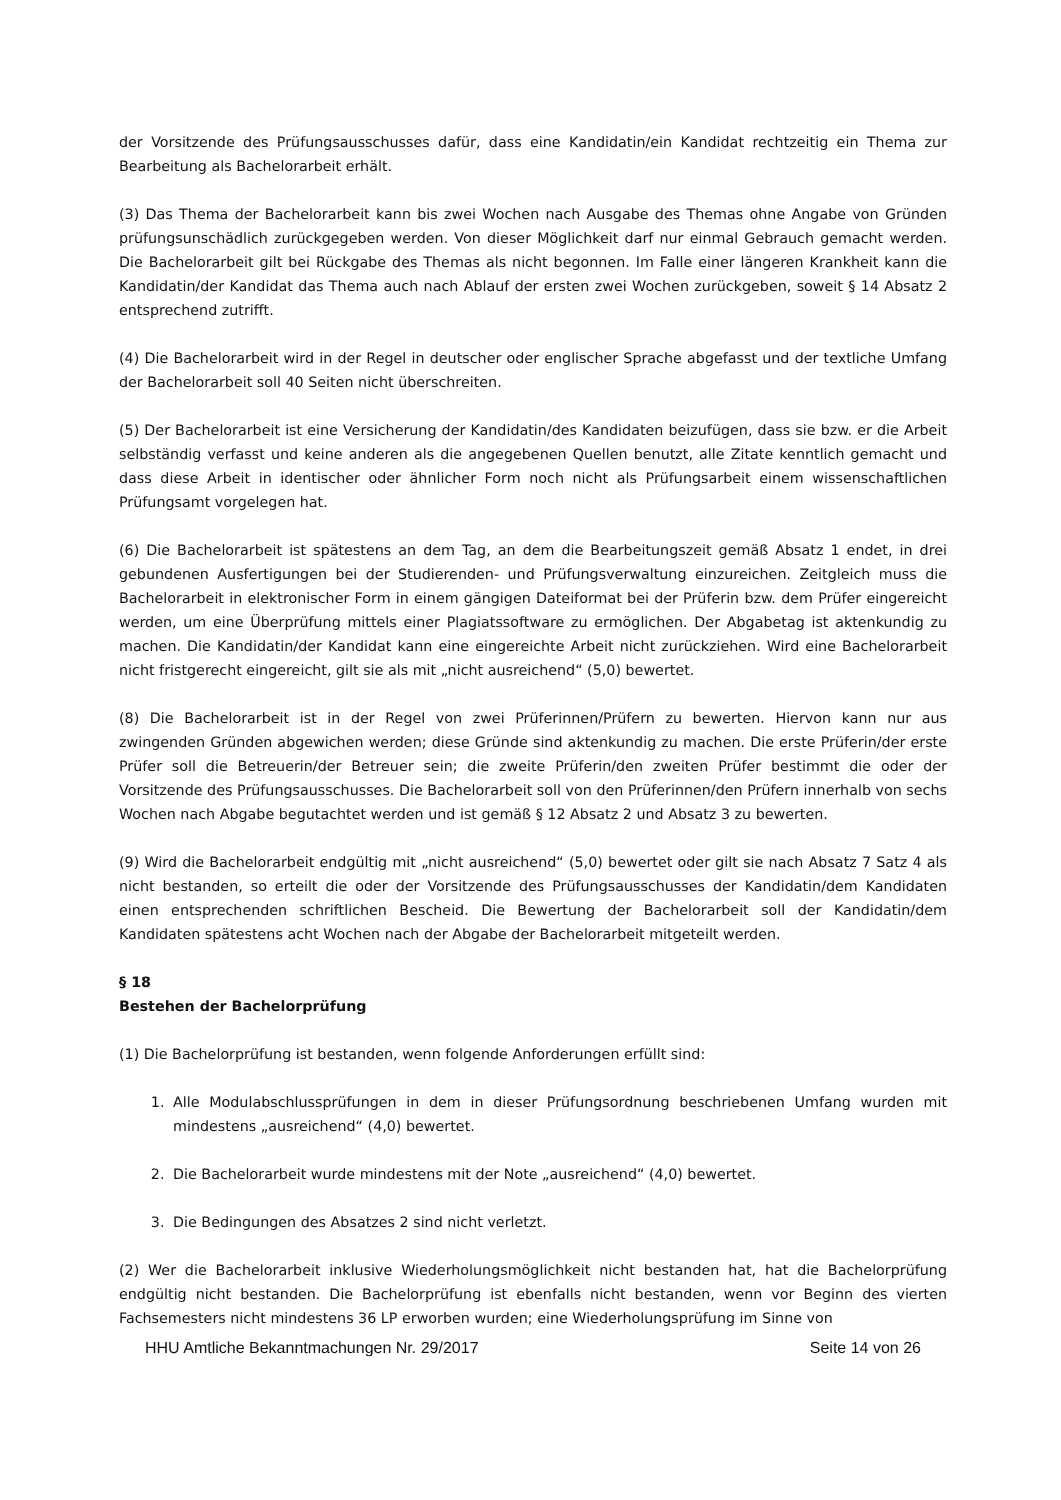der Vorsitzende des Prüfungsausschusses dafür, dass eine Kandidatin/ein Kandidat rechtzeitig ein Thema zur Bearbeitung als Bachelorarbeit erhält.
(3) Das Thema der Bachelorarbeit kann bis zwei Wochen nach Ausgabe des Themas ohne Angabe von Gründen prüfungsunschädlich zurückgegeben werden. Von dieser Möglichkeit darf nur einmal Gebrauch gemacht werden. Die Bachelorarbeit gilt bei Rückgabe des Themas als nicht begonnen. Im Falle einer längeren Krankheit kann die Kandidatin/der Kandidat das Thema auch nach Ablauf der ersten zwei Wochen zurückgeben, soweit § 14 Absatz 2 entsprechend zutrifft.
(4) Die Bachelorarbeit wird in der Regel in deutscher oder englischer Sprache abgefasst und der textliche Umfang der Bachelorarbeit soll 40 Seiten nicht überschreiten.
(5) Der Bachelorarbeit ist eine Versicherung der Kandidatin/des Kandidaten beizufügen, dass sie bzw. er die Arbeit selbständig verfasst und keine anderen als die angegebenen Quellen benutzt, alle Zitate kenntlich gemacht und dass diese Arbeit in identischer oder ähnlicher Form noch nicht als Prüfungsarbeit einem wissenschaftlichen Prüfungsamt vorgelegen hat.
(6) Die Bachelorarbeit ist spätestens an dem Tag, an dem die Bearbeitungszeit gemäß Absatz 1 endet, in drei gebundenen Ausfertigungen bei der Studierenden- und Prüfungsverwaltung einzureichen. Zeitgleich muss die Bachelorarbeit in elektronischer Form in einem gängigen Dateiformat bei der Prüferin bzw. dem Prüfer eingereicht werden, um eine Überprüfung mittels einer Plagiatssoftware zu ermöglichen. Der Abgabetag ist aktenkundig zu machen. Die Kandidatin/der Kandidat kann eine eingereichte Arbeit nicht zurückziehen. Wird eine Bachelorarbeit nicht fristgerecht eingereicht, gilt sie als mit „nicht ausreichend“ (5,0) bewertet.
(8) Die Bachelorarbeit ist in der Regel von zwei Prüferinnen/Prüfern zu bewerten. Hiervon kann nur aus zwingenden Gründen abgewichen werden; diese Gründe sind aktenkundig zu machen. Die erste Prüferin/der erste Prüfer soll die Betreuerin/der Betreuer sein; die zweite Prüferin/den zweiten Prüfer bestimmt die oder der Vorsitzende des Prüfungsausschusses. Die Bachelorarbeit soll von den Prüferinnen/den Prüfern innerhalb von sechs Wochen nach Abgabe begutachtet werden und ist gemäß § 12 Absatz 2 und Absatz 3 zu bewerten.
(9) Wird die Bachelorarbeit endgültig mit „nicht ausreichend“ (5,0) bewertet oder gilt sie nach Absatz 7 Satz 4 als nicht bestanden, so erteilt die oder der Vorsitzende des Prüfungsausschusses der Kandidatin/dem Kandidaten einen entsprechenden schriftlichen Bescheid. Die Bewertung der Bachelorarbeit soll der Kandidatin/dem Kandidaten spätestens acht Wochen nach der Abgabe der Bachelorarbeit mitgeteilt werden.
§ 18
Bestehen der Bachelorprüfung
(1) Die Bachelorprüfung ist bestanden, wenn folgende Anforderungen erfüllt sind:
1. Alle Modulabschlussprüfungen in dem in dieser Prüfungsordnung beschriebenen Umfang wurden mit mindestens „ausreichend“ (4,0) bewertet.
2. Die Bachelorarbeit wurde mindestens mit der Note „ausreichend“ (4,0) bewertet.
3. Die Bedingungen des Absatzes 2 sind nicht verletzt.
(2) Wer die Bachelorarbeit inklusive Wiederholungsmöglichkeit nicht bestanden hat, hat die Bachelorprüfung endgültig nicht bestanden. Die Bachelorprüfung ist ebenfalls nicht bestanden, wenn vor Beginn des vierten Fachsemesters nicht mindestens 36 LP erworben wurden; eine Wiederholungsprüfung im Sinne von
HHU Amtliche Bekanntmachungen Nr. 29/2017 Seite 14 von 26